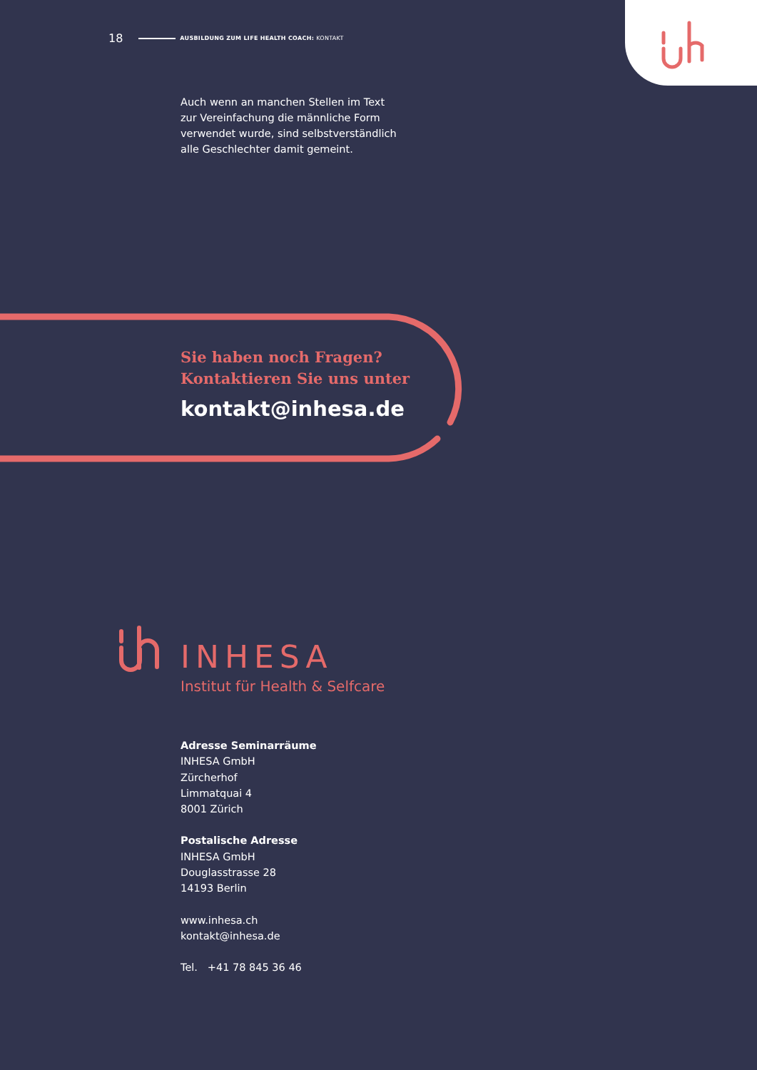18 AUSBILDUNG ZUM LIFE HEALTH COACH: KONTAKT
Auch wenn an manchen Stellen im Text zur Vereinfachung die männliche Form verwendet wurde, sind selbstverständlich alle Geschlechter damit gemeint.
Sie haben noch Fragen?
Kontaktieren Sie uns unter
kontakt@inhesa.de
INHESA
Institut für Health & Selfcare
Adresse Seminarräume
INHESA GmbH
Zürcherhof
Limmatquai 4
8001 Zürich
Postalische Adresse
INHESA GmbH
Douglasstrasse 28
14193 Berlin
www.inhesa.ch
kontakt@inhesa.de
Tel. +41 78 845 36 46